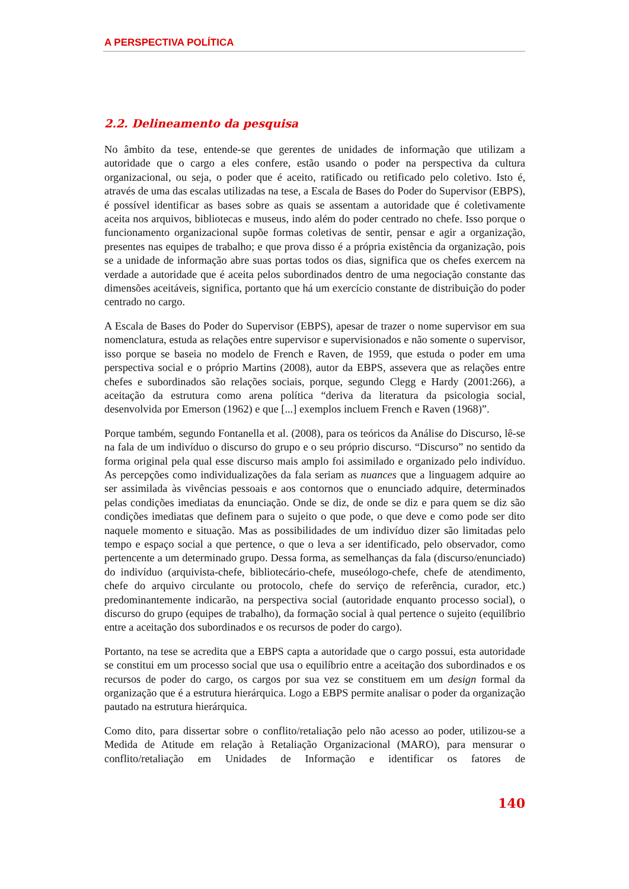A PERSPECTIVA POLÍTICA
2.2. Delineamento da pesquisa
No âmbito da tese, entende-se que gerentes de unidades de informação que utilizam a autoridade que o cargo a eles confere, estão usando o poder na perspectiva da cultura organizacional, ou seja, o poder que é aceito, ratificado ou retificado pelo coletivo. Isto é, através de uma das escalas utilizadas na tese, a Escala de Bases do Poder do Supervisor (EBPS), é possível identificar as bases sobre as quais se assentam a autoridade que é coletivamente aceita nos arquivos, bibliotecas e museus, indo além do poder centrado no chefe. Isso porque o funcionamento organizacional supõe formas coletivas de sentir, pensar e agir a organização, presentes nas equipes de trabalho; e que prova disso é a própria existência da organização, pois se a unidade de informação abre suas portas todos os dias, significa que os chefes exercem na verdade a autoridade que é aceita pelos subordinados dentro de uma negociação constante das dimensões aceitáveis, significa, portanto que há um exercício constante de distribuição do poder centrado no cargo.
A Escala de Bases do Poder do Supervisor (EBPS), apesar de trazer o nome supervisor em sua nomenclatura, estuda as relações entre supervisor e supervisionados e não somente o supervisor, isso porque se baseia no modelo de French e Raven, de 1959, que estuda o poder em uma perspectiva social e o próprio Martins (2008), autor da EBPS, assevera que as relações entre chefes e subordinados são relações sociais, porque, segundo Clegg e Hardy (2001:266), a aceitação da estrutura como arena política “deriva da literatura da psicologia social, desenvolvida por Emerson (1962) e que [...] exemplos incluem French e Raven (1968)”.
Porque também, segundo Fontanella et al. (2008), para os teóricos da Análise do Discurso, lê-se na fala de um indivíduo o discurso do grupo e o seu próprio discurso. “Discurso” no sentido da forma original pela qual esse discurso mais amplo foi assimilado e organizado pelo indivíduo. As percepções como individualizações da fala seriam as nuances que a linguagem adquire ao ser assimilada às vivências pessoais e aos contornos que o enunciado adquire, determinados pelas condições imediatas da enunciação. Onde se diz, de onde se diz e para quem se diz são condições imediatas que definem para o sujeito o que pode, o que deve e como pode ser dito naquele momento e situação. Mas as possibilidades de um indivíduo dizer são limitadas pelo tempo e espaço social a que pertence, o que o leva a ser identificado, pelo observador, como pertencente a um determinado grupo. Dessa forma, as semelhanças da fala (discurso/enunciado) do indivíduo (arquivista-chefe, bibliotecário-chefe, museólogo-chefe, chefe de atendimento, chefe do arquivo circulante ou protocolo, chefe do serviço de referência, curador, etc.) predominantemente indicarão, na perspectiva social (autoridade enquanto processo social), o discurso do grupo (equipes de trabalho), da formação social à qual pertence o sujeito (equilíbrio entre a aceitação dos subordinados e os recursos de poder do cargo).
Portanto, na tese se acredita que a EBPS capta a autoridade que o cargo possui, esta autoridade se constitui em um processo social que usa o equilíbrio entre a aceitação dos subordinados e os recursos de poder do cargo, os cargos por sua vez se constituem em um design formal da organização que é a estrutura hierárquica. Logo a EBPS permite analisar o poder da organização pautado na estrutura hierárquica.
Como dito, para dissertar sobre o conflito/retaliação pelo não acesso ao poder, utilizou-se a Medida de Atitude em relação à Retaliação Organizacional (MARO), para mensurar o conflito/retaliação em Unidades de Informação e identificar os fatores de
140